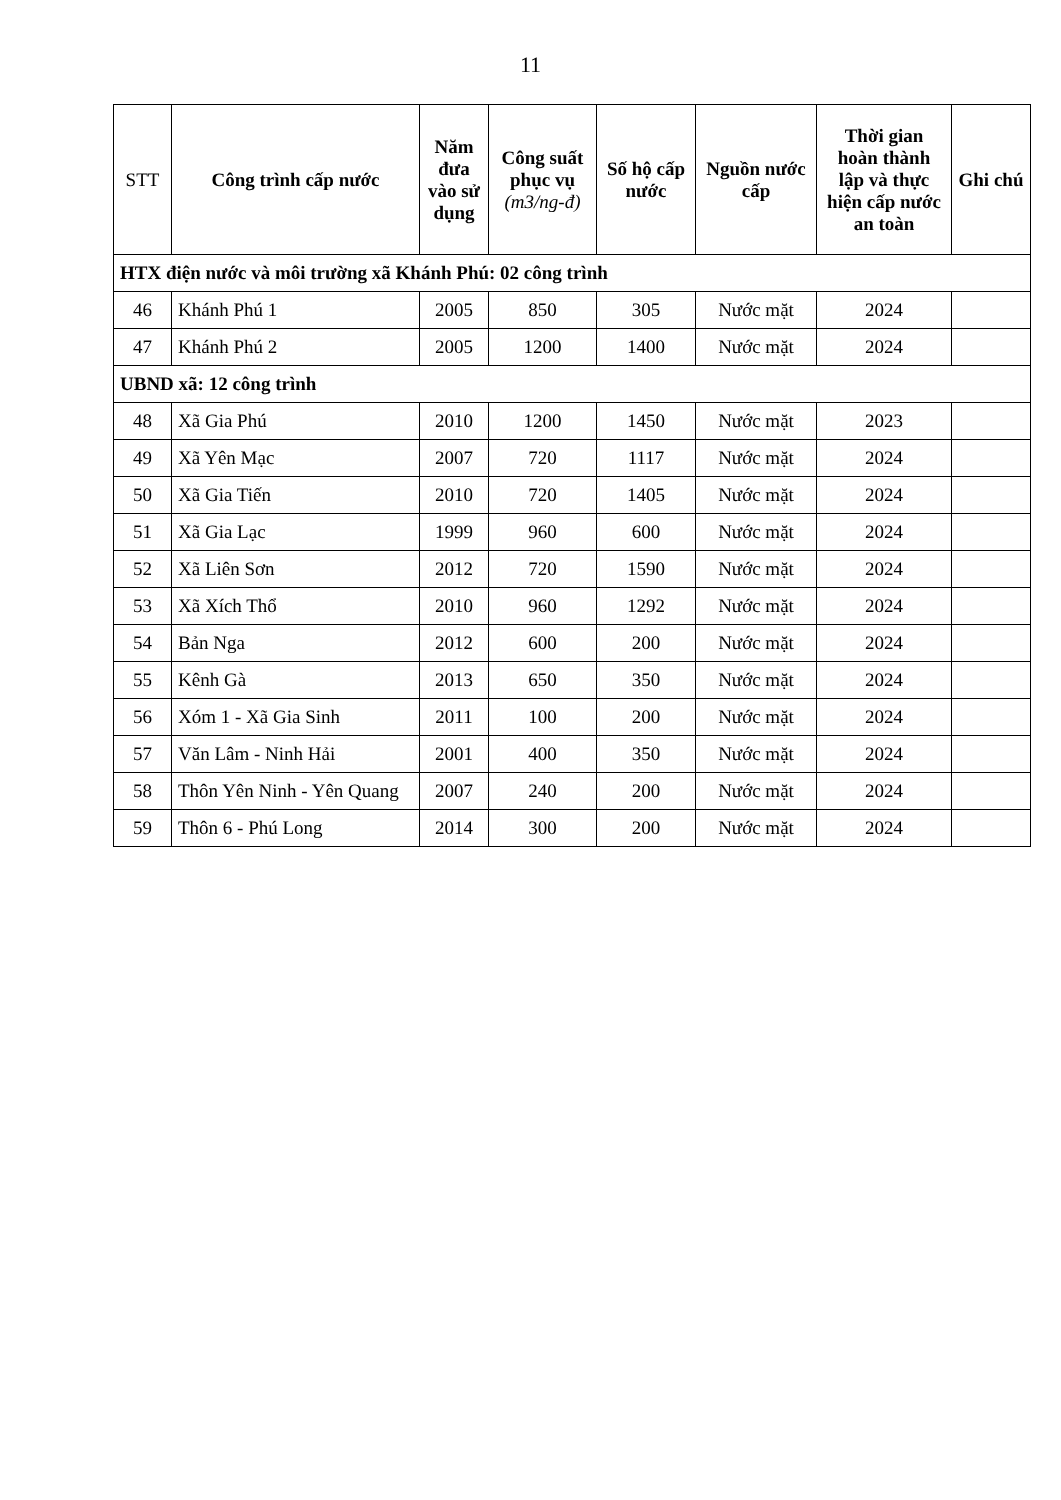11
| STT | Công trình cấp nước | Năm đưa vào sử dụng | Công suất phục vụ (m3/ng-đ) | Số hộ cấp nước | Nguồn nước cấp | Thời gian hoàn thành lập và thực hiện cấp nước an toàn | Ghi chú |
| --- | --- | --- | --- | --- | --- | --- | --- |
| HTX điện nước và môi trường xã Khánh Phú: 02 công trình | | | | | | | |
| 46 | Khánh Phú 1 | 2005 | 850 | 305 | Nước mặt | 2024 | |
| 47 | Khánh Phú 2 | 2005 | 1200 | 1400 | Nước mặt | 2024 | |
| UBND xã: 12 công trình | | | | | | | |
| 48 | Xã Gia Phú | 2010 | 1200 | 1450 | Nước mặt | 2023 | |
| 49 | Xã Yên Mạc | 2007 | 720 | 1117 | Nước mặt | 2024 | |
| 50 | Xã Gia Tiến | 2010 | 720 | 1405 | Nước mặt | 2024 | |
| 51 | Xã Gia Lạc | 1999 | 960 | 600 | Nước mặt | 2024 | |
| 52 | Xã Liên Sơn | 2012 | 720 | 1590 | Nước mặt | 2024 | |
| 53 | Xã Xích Thổ | 2010 | 960 | 1292 | Nước mặt | 2024 | |
| 54 | Bản Nga | 2012 | 600 | 200 | Nước mặt | 2024 | |
| 55 | Kênh Gà | 2013 | 650 | 350 | Nước mặt | 2024 | |
| 56 | Xóm 1 - Xã Gia Sinh | 2011 | 100 | 200 | Nước mặt | 2024 | |
| 57 | Văn Lâm - Ninh Hải | 2001 | 400 | 350 | Nước mặt | 2024 | |
| 58 | Thôn Yên Ninh - Yên Quang | 2007 | 240 | 200 | Nước mặt | 2024 | |
| 59 | Thôn 6 - Phú Long | 2014 | 300 | 200 | Nước mặt | 2024 | |